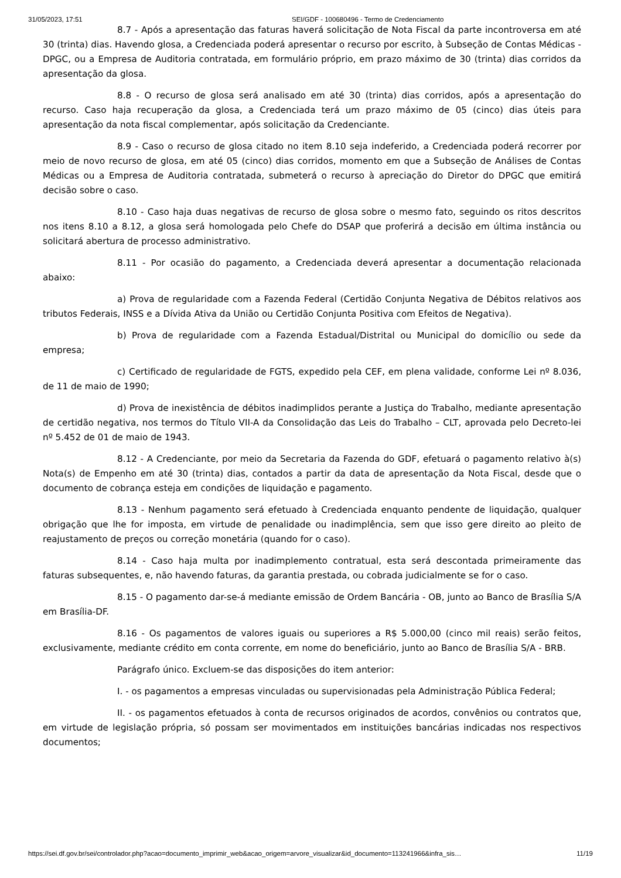31/05/2023, 17:51 SEI/GDF - 100680496 - Termo de Credenciamento
8.7 - Após a apresentação das faturas haverá solicitação de Nota Fiscal da parte incontroversa em até 30 (trinta) dias. Havendo glosa, a Credenciada poderá apresentar o recurso por escrito, à Subseção de Contas Médicas - DPGC, ou a Empresa de Auditoria contratada, em formulário próprio, em prazo máximo de 30 (trinta) dias corridos da apresentação da glosa.
8.8 - O recurso de glosa será analisado em até 30 (trinta) dias corridos, após a apresentação do recurso. Caso haja recuperação da glosa, a Credenciada terá um prazo máximo de 05 (cinco) dias úteis para apresentação da nota fiscal complementar, após solicitação da Credenciante.
8.9 - Caso o recurso de glosa citado no item 8.10 seja indeferido, a Credenciada poderá recorrer por meio de novo recurso de glosa, em até 05 (cinco) dias corridos, momento em que a Subseção de Análises de Contas Médicas ou a Empresa de Auditoria contratada, submeterá o recurso à apreciação do Diretor do DPGC que emitirá decisão sobre o caso.
8.10 - Caso haja duas negativas de recurso de glosa sobre o mesmo fato, seguindo os ritos descritos nos itens 8.10 a 8.12, a glosa será homologada pelo Chefe do DSAP que proferirá a decisão em última instância ou solicitará abertura de processo administrativo.
8.11 - Por ocasião do pagamento, a Credenciada deverá apresentar a documentação relacionada abaixo:
a) Prova de regularidade com a Fazenda Federal (Certidão Conjunta Negativa de Débitos relativos aos tributos Federais, INSS e a Dívida Ativa da União ou Certidão Conjunta Positiva com Efeitos de Negativa).
b) Prova de regularidade com a Fazenda Estadual/Distrital ou Municipal do domicílio ou sede da empresa;
c) Certificado de regularidade de FGTS, expedido pela CEF, em plena validade, conforme Lei nº 8.036, de 11 de maio de 1990;
d) Prova de inexistência de débitos inadimplidos perante a Justiça do Trabalho, mediante apresentação de certidão negativa, nos termos do Título VII-A da Consolidação das Leis do Trabalho – CLT, aprovada pelo Decreto-lei nº 5.452 de 01 de maio de 1943.
8.12 - A Credenciante, por meio da Secretaria da Fazenda do GDF, efetuará o pagamento relativo à(s) Nota(s) de Empenho em até 30 (trinta) dias, contados a partir da data de apresentação da Nota Fiscal, desde que o documento de cobrança esteja em condições de liquidação e pagamento.
8.13 - Nenhum pagamento será efetuado à Credenciada enquanto pendente de liquidação, qualquer obrigação que lhe for imposta, em virtude de penalidade ou inadimplência, sem que isso gere direito ao pleito de reajustamento de preços ou correção monetária (quando for o caso).
8.14 - Caso haja multa por inadimplemento contratual, esta será descontada primeiramente das faturas subsequentes, e, não havendo faturas, da garantia prestada, ou cobrada judicialmente se for o caso.
8.15 - O pagamento dar-se-á mediante emissão de Ordem Bancária - OB, junto ao Banco de Brasília S/A em Brasília-DF.
8.16 - Os pagamentos de valores iguais ou superiores a R$ 5.000,00 (cinco mil reais) serão feitos, exclusivamente, mediante crédito em conta corrente, em nome do beneficiário, junto ao Banco de Brasília S/A - BRB.
Parágrafo único. Excluem-se das disposições do item anterior:
I. - os pagamentos a empresas vinculadas ou supervisionadas pela Administração Pública Federal;
II. - os pagamentos efetuados à conta de recursos originados de acordos, convênios ou contratos que, em virtude de legislação própria, só possam ser movimentados em instituições bancárias indicadas nos respectivos documentos;
https://sei.df.gov.br/sei/controlador.php?acao=documento_imprimir_web&acao_origem=arvore_visualizar&id_documento=113241966&infra_sis… 11/19